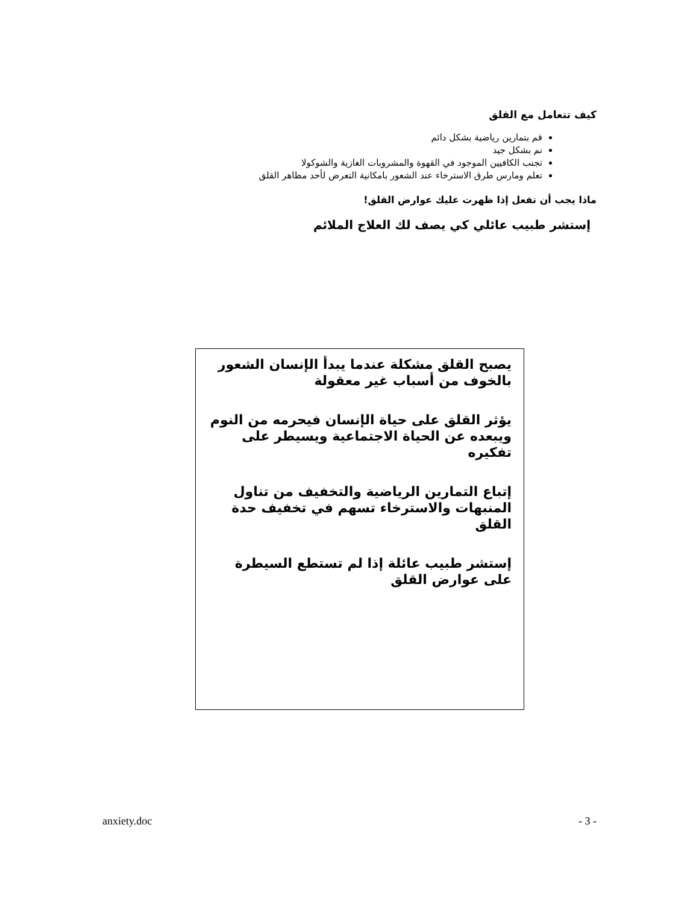كيف تتعامل مع القلق
قم بتمارين رياضية بشكل دائم
نم بشكل جيد
تجنب الكافيين الموجود في القهوة والمشروبات الغازية والشوكولا
تعلم ومارس طرق الاسترخاء عند الشعور بامكانية التعرض لأحد مظاهر القلق
ماذا يجب أن تفعل إذا ظهرت عليك عوارض القلق!
إستشر طبيب عائلي كي يصف لك العلاج الملائم
يصبح القلق مشكلة عندما يبدأ الإنسان الشعور بالخوف من أسباب غير معقولة
يؤثر القلق على حياة الإنسان فيحرمه من النوم ويبعده عن الحياة الاجتماعية ويسيطر على تفكيره
إتباع التمارين الرياضية والتخفيف من تناول المنبهات والاسترخاء تسهم في تخفيف حدة القلق
إستشر طبيب عائلة إذا لم تستطع السيطرة على عوارض القلق
anxiety.doc - 3 -